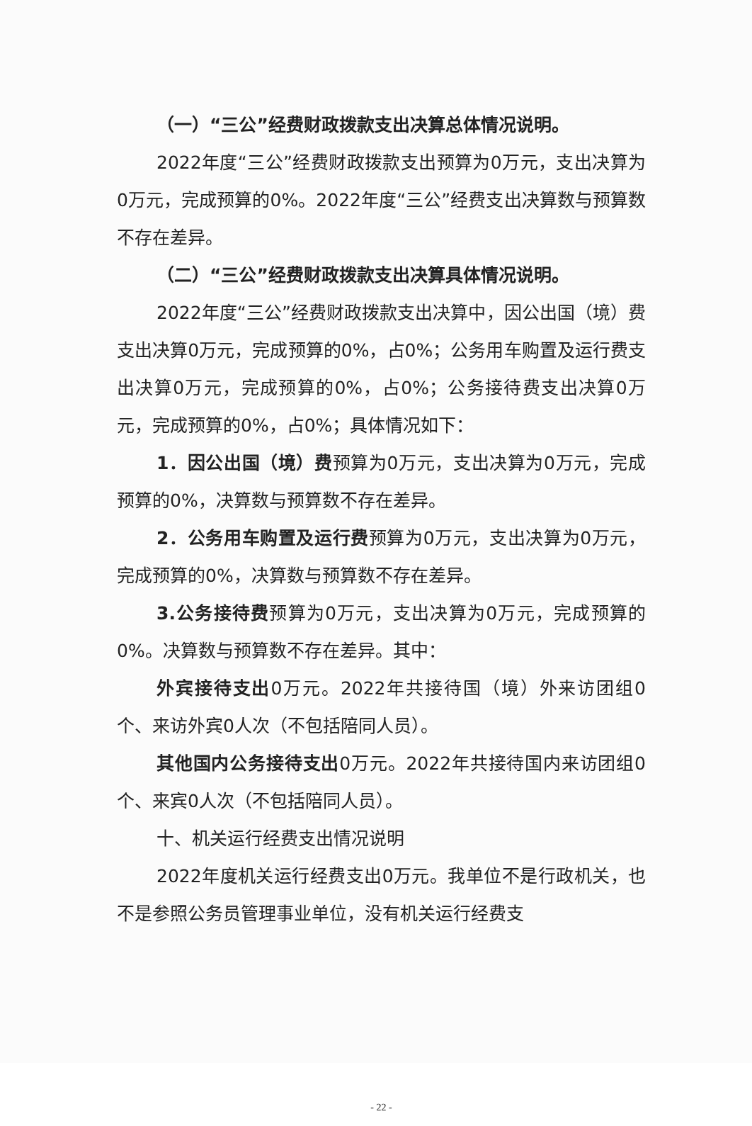（一）“三公”经费财政拨款支出决算总体情况说明。
2022年度“三公”经费财政拨款支出预算为0万元，支出决算为0万元，完成预算的0%。2022年度“三公”经费支出决算数与预算数不存在差异。
（二）“三公”经费财政拨款支出决算具体情况说明。
2022年度“三公”经费财政拨款支出决算中，因公出国（境）费支出决算0万元，完成预算的0%，占0%；公务用车购置及运行费支出决算0万元，完成预算的0%，占0%；公务接待费支出决算0万元，完成预算的0%，占0%；具体情况如下：
1．因公出国（境）费预算为0万元，支出决算为0万元，完成预算的0%，决算数与预算数不存在差异。
2．公务用车购置及运行费预算为0万元，支出决算为0万元，完成预算的0%，决算数与预算数不存在差异。
3.公务接待费预算为0万元，支出决算为0万元，完成预算的0%。决算数与预算数不存在差异。其中：
外宾接待支出0万元。2022年共接待国（境）外来访团组0个、来访外宾0人次（不包括陪同人员）。
其他国内公务接待支出0万元。2022年共接待国内来访团组0个、来宾0人次（不包括陪同人员）。
十、机关运行经费支出情况说明
2022年度机关运行经费支出0万元。我单位不是行政机关，也不是参照公务员管理事业单位，没有机关运行经费支
- 22 -